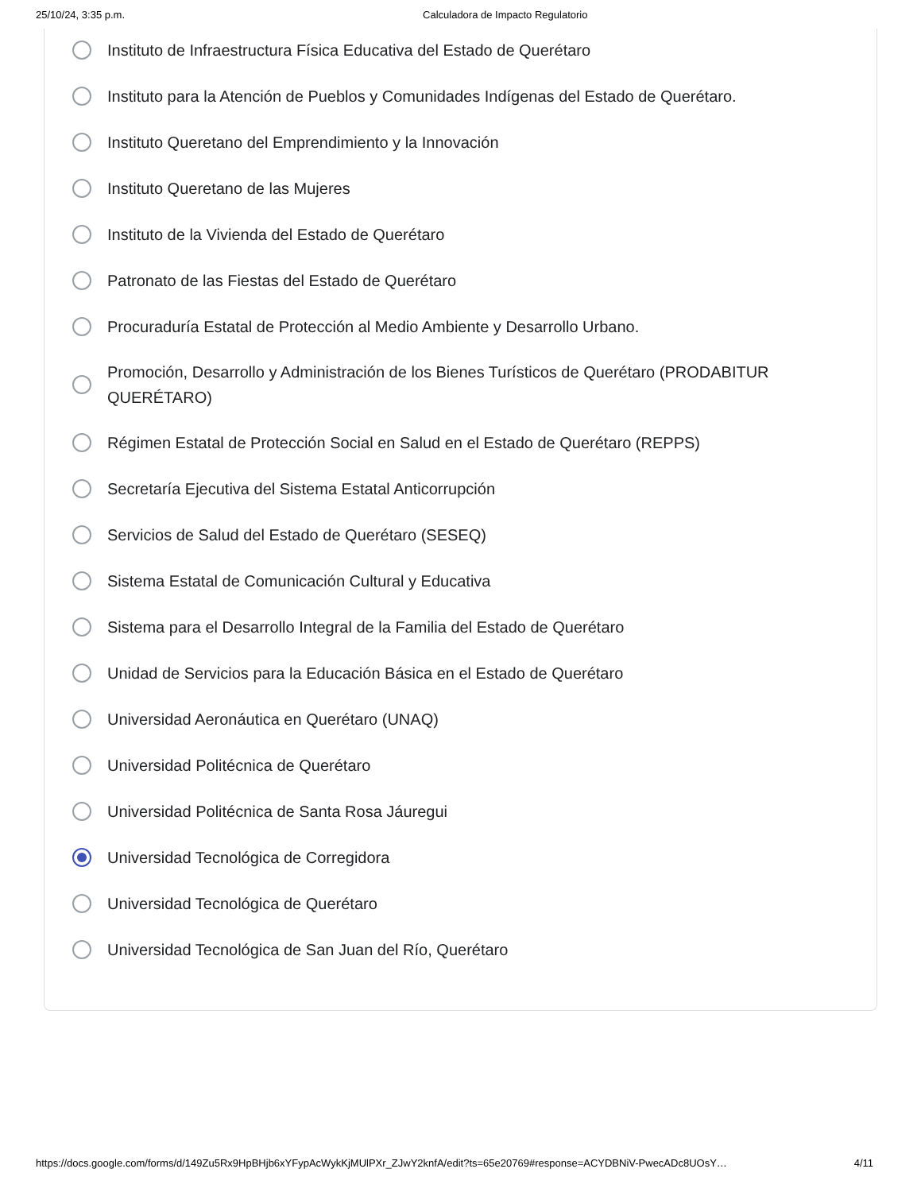25/10/24, 3:35 p.m. Calculadora de Impacto Regulatorio
Instituto de Infraestructura Física Educativa del Estado de Querétaro
Instituto para la Atención de Pueblos y Comunidades Indígenas del Estado de Querétaro.
Instituto Queretano del Emprendimiento y la Innovación
Instituto Queretano de las Mujeres
Instituto de la Vivienda del Estado de Querétaro
Patronato de las Fiestas del Estado de Querétaro
Procuraduría Estatal de Protección al Medio Ambiente y Desarrollo Urbano.
Promoción, Desarrollo y Administración de los Bienes Turísticos de Querétaro (PRODABITUR QUERÉTARO)
Régimen Estatal de Protección Social en Salud en el Estado de Querétaro (REPPS)
Secretaría Ejecutiva del Sistema Estatal Anticorrupción
Servicios de Salud del Estado de Querétaro (SESEQ)
Sistema Estatal de Comunicación Cultural y Educativa
Sistema para el Desarrollo Integral de la Familia del Estado de Querétaro
Unidad de Servicios para la Educación Básica en el Estado de Querétaro
Universidad Aeronáutica en Querétaro (UNAQ)
Universidad Politécnica de Querétaro
Universidad Politécnica de Santa Rosa Jáuregui
Universidad Tecnológica de Corregidora
Universidad Tecnológica de Querétaro
Universidad Tecnológica de San Juan del Río, Querétaro
https://docs.google.com/forms/d/149Zu5Rx9HpBHjb6xYFypAcWykKjMUlPXr_ZJwY2knfA/edit?ts=65e20769#response=ACYDBNiV-PwecADc8UOsY… 4/11